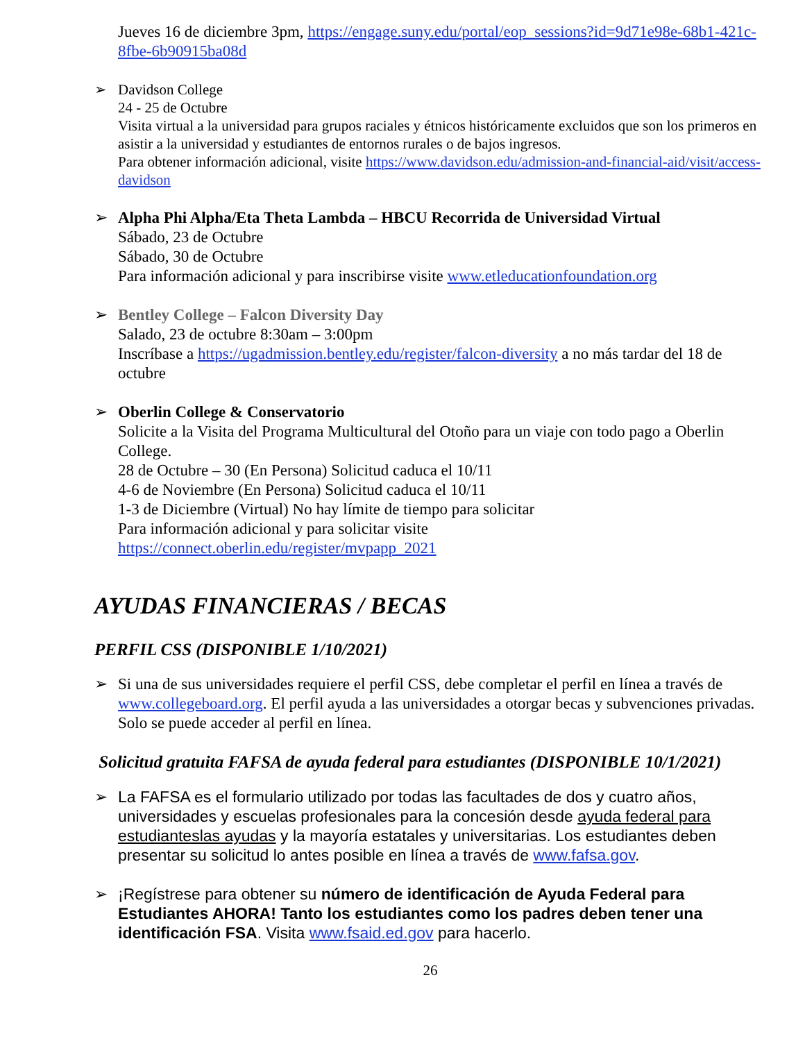Jueves 16 de diciembre 3pm, https://engage.suny.edu/portal/eop_sessions?id=9d71e98e-68b1-421c-8fbe-6b90915ba08d
➢ Davidson College
24 - 25 de Octubre
Visita virtual a la universidad para grupos raciales y étnicos históricamente excluidos que son los primeros en asistir a la universidad y estudiantes de entornos rurales o de bajos ingresos.
Para obtener información adicional, visite https://www.davidson.edu/admission-and-financial-aid/visit/access-davidson
➢ Alpha Phi Alpha/Eta Theta Lambda – HBCU Recorrida de Universidad Virtual
Sábado, 23 de Octubre
Sábado, 30 de Octubre
Para información adicional y para inscribirse visite www.etleducationfoundation.org
➢ Bentley College – Falcon Diversity Day
Salado, 23 de octubre 8:30am – 3:00pm
Inscríbase a https://ugadmission.bentley.edu/register/falcon-diversity a no más tardar del 18 de octubre
➢ Oberlin College & Conservatorio
Solicite a la Visita del Programa Multicultural del Otoño para un viaje con todo pago a Oberlin College.
28 de Octubre – 30 (En Persona) Solicitud caduca el 10/11
4-6 de Noviembre (En Persona) Solicitud caduca el 10/11
1-3 de Diciembre (Virtual) No hay límite de tiempo para solicitar
Para información adicional y para solicitar visite
https://connect.oberlin.edu/register/mvpapp_2021
AYUDAS FINANCIERAS / BECAS
PERFIL CSS (DISPONIBLE 1/10/2021)
➢ Si una de sus universidades requiere el perfil CSS, debe completar el perfil en línea a través de www.collegeboard.org. El perfil ayuda a las universidades a otorgar becas y subvenciones privadas. Solo se puede acceder al perfil en línea.
Solicitud gratuita FAFSA de ayuda federal para estudiantes (DISPONIBLE 10/1/2021)
➢ La FAFSA es el formulario utilizado por todas las facultades de dos y cuatro años, universidades y escuelas profesionales para la concesión desde ayuda federal para estudianteslas ayudas y la mayoría estatales y universitarias. Los estudiantes deben presentar su solicitud lo antes posible en línea a través de www.fafsa.gov.
➢ ¡Regístrese para obtener su número de identificación de Ayuda Federal para Estudiantes AHORA! Tanto los estudiantes como los padres deben tener una identificación FSA. Visita www.fsaid.ed.gov para hacerlo.
26